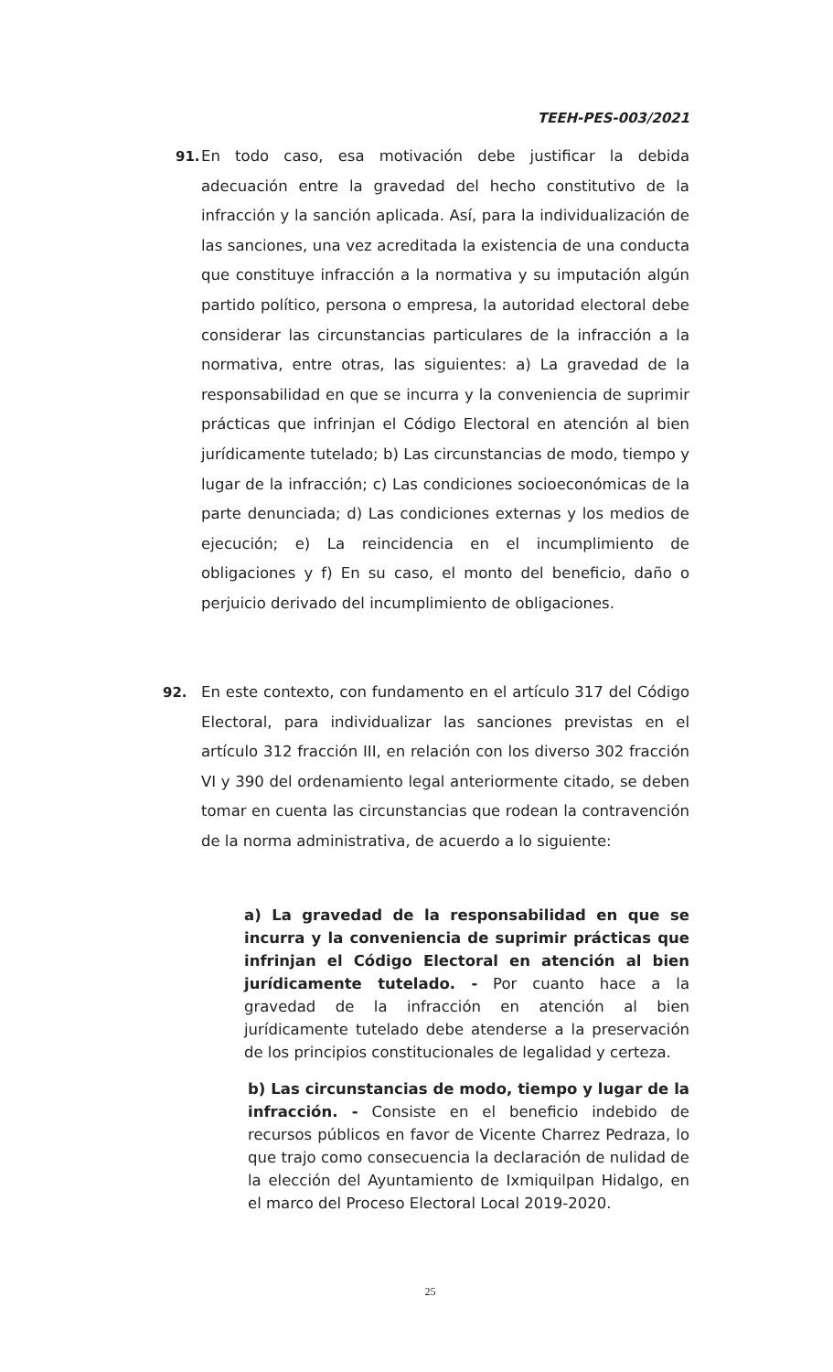TEEH-PES-003/2021
91.
En todo caso, esa motivación debe justificar la debida adecuación entre la gravedad del hecho constitutivo de la infracción y la sanción aplicada. Así, para la individualización de las sanciones, una vez acreditada la existencia de una conducta que constituye infracción a la normativa y su imputación algún partido político, persona o empresa, la autoridad electoral debe considerar las circunstancias particulares de la infracción a la normativa, entre otras, las siguientes: a) La gravedad de la responsabilidad en que se incurra y la conveniencia de suprimir prácticas que infrinjan el Código Electoral en atención al bien jurídicamente tutelado; b) Las circunstancias de modo, tiempo y lugar de la infracción; c) Las condiciones socioeconómicas de la parte denunciada; d) Las condiciones externas y los medios de ejecución; e) La reincidencia en el incumplimiento de obligaciones y f) En su caso, el monto del beneficio, daño o perjuicio derivado del incumplimiento de obligaciones.
92.
En este contexto, con fundamento en el artículo 317 del Código Electoral, para individualizar las sanciones previstas en el artículo 312 fracción III, en relación con los diverso 302 fracción VI y 390 del ordenamiento legal anteriormente citado, se deben tomar en cuenta las circunstancias que rodean la contravención de la norma administrativa, de acuerdo a lo siguiente:
a) La gravedad de la responsabilidad en que se incurra y la conveniencia de suprimir prácticas que infrinjan el Código Electoral en atención al bien jurídicamente tutelado. - Por cuanto hace a la gravedad de la infracción en atención al bien jurídicamente tutelado debe atenderse a la preservación de los principios constitucionales de legalidad y certeza.
b) Las circunstancias de modo, tiempo y lugar de la infracción. - Consiste en el beneficio indebido de recursos públicos en favor de Vicente Charrez Pedraza, lo que trajo como consecuencia la declaración de nulidad de la elección del Ayuntamiento de Ixmiquilpan Hidalgo, en el marco del Proceso Electoral Local 2019-2020.
25